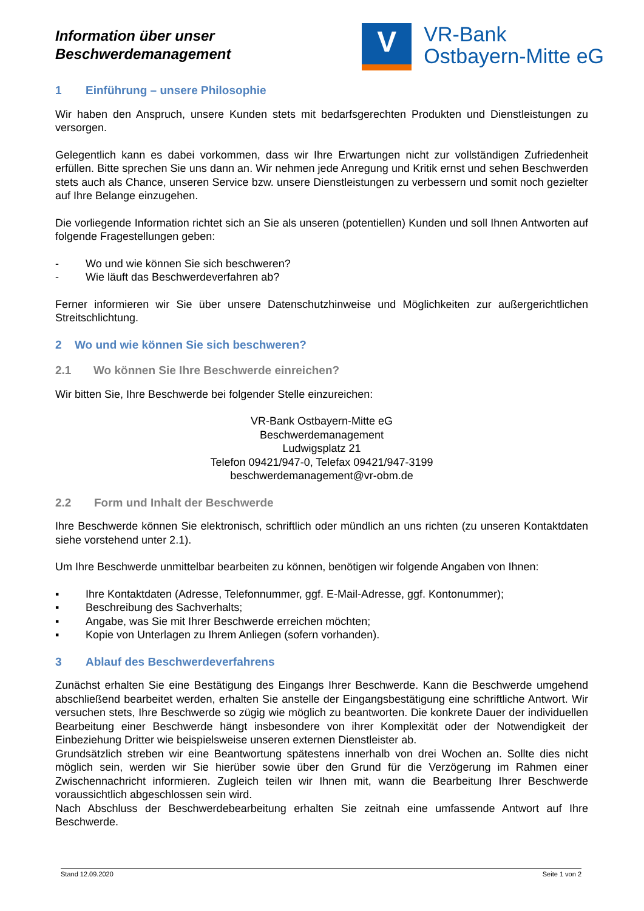Information über unser
Beschwerdemanagement
V
VR-Bank
Ostbayern-Mitte eG
1 Einführung – unsere Philosophie
Wir haben den Anspruch, unsere Kunden stets mit bedarfsgerechten Produkten und Dienstleistungen zu versorgen.
Gelegentlich kann es dabei vorkommen, dass wir Ihre Erwartungen nicht zur vollständigen Zufriedenheit erfüllen. Bitte sprechen Sie uns dann an. Wir nehmen jede Anregung und Kritik ernst und sehen Beschwerden stets auch als Chance, unseren Service bzw. unsere Dienstleistungen zu verbessern und somit noch gezielter auf Ihre Belange einzugehen.
Die vorliegende Information richtet sich an Sie als unseren (potentiellen) Kunden und soll Ihnen Antworten auf folgende Fragestellungen geben:
- Wo und wie können Sie sich beschweren?
- Wie läuft das Beschwerdeverfahren ab?
Ferner informieren wir Sie über unsere Datenschutzhinweise und Möglichkeiten zur außergerichtlichen Streitschlichtung.
2 Wo und wie können Sie sich beschweren?
2.1 Wo können Sie Ihre Beschwerde einreichen?
Wir bitten Sie, Ihre Beschwerde bei folgender Stelle einzureichen:
VR-Bank Ostbayern-Mitte eG
Beschwerdemanagement
Ludwigsplatz 21
Telefon 09421/947-0, Telefax 09421/947-3199
beschwerdemanagement@vr-obm.de
2.2 Form und Inhalt der Beschwerde
Ihre Beschwerde können Sie elektronisch, schriftlich oder mündlich an uns richten (zu unseren Kontaktdaten siehe vorstehend unter 2.1).
Um Ihre Beschwerde unmittelbar bearbeiten zu können, benötigen wir folgende Angaben von Ihnen:
▪ Ihre Kontaktdaten (Adresse, Telefonnummer, ggf. E-Mail-Adresse, ggf. Kontonummer);
▪ Beschreibung des Sachverhalts;
▪ Angabe, was Sie mit Ihrer Beschwerde erreichen möchten;
▪ Kopie von Unterlagen zu Ihrem Anliegen (sofern vorhanden).
3 Ablauf des Beschwerdeverfahrens
Zunächst erhalten Sie eine Bestätigung des Eingangs Ihrer Beschwerde. Kann die Beschwerde umgehend abschließend bearbeitet werden, erhalten Sie anstelle der Eingangsbestätigung eine schriftliche Antwort. Wir versuchen stets, Ihre Beschwerde so zügig wie möglich zu beantworten. Die konkrete Dauer der individuellen Bearbeitung einer Beschwerde hängt insbesondere von ihrer Komplexität oder der Notwendigkeit der Einbeziehung Dritter wie beispielsweise unseren externen Dienstleister ab.
Grundsätzlich streben wir eine Beantwortung spätestens innerhalb von drei Wochen an. Sollte dies nicht möglich sein, werden wir Sie hierüber sowie über den Grund für die Verzögerung im Rahmen einer Zwischennachricht informieren. Zugleich teilen wir Ihnen mit, wann die Bearbeitung Ihrer Beschwerde voraussichtlich abgeschlossen sein wird.
Nach Abschluss der Beschwerdebearbeitung erhalten Sie zeitnah eine umfassende Antwort auf Ihre Beschwerde.
Stand 12.09.2020 Seite 1 von 2